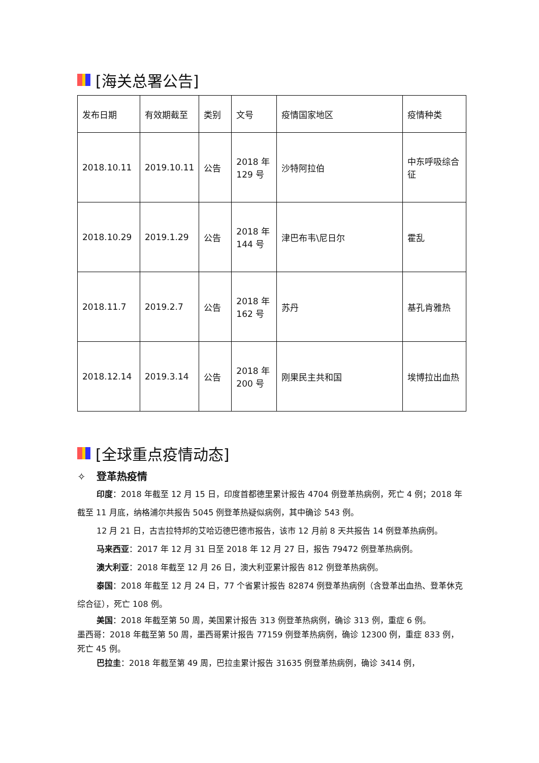[海关总署公告]
| 发布日期 | 有效期截至 | 类别 | 文号 | 疫情国家地区 | 疫情种类 |
| --- | --- | --- | --- | --- | --- |
| 2018.10.11 | 2019.10.11 | 公告 | 2018 年 129 号 | 沙特阿拉伯 | 中东呼吸综合征 |
| 2018.10.29 | 2019.1.29 | 公告 | 2018 年 144 号 | 津巴布韦\尼日尔 | 霍乱 |
| 2018.11.7 | 2019.2.7 | 公告 | 2018 年 162 号 | 苏丹 | 基孔肯雅热 |
| 2018.12.14 | 2019.3.14 | 公告 | 2018 年 200 号 | 刚果民主共和国 | 埃博拉出血热 |
[全球重点疫情动态]
✧ 登革热疫情
印度：2018 年截至 12 月 15 日，印度首都德里累计报告 4704 例登革热病例，死亡 4 例；2018 年截至 11 月底，纳格浦尔共报告 5045 例登革热疑似病例，其中确诊 543 例。
12 月 21 日，古吉拉特邦的艾哈迈德巴德市报告，该市 12 月前 8 天共报告 14 例登革热病例。
马来西亚：2017 年 12 月 31 日至 2018 年 12 月 27 日，报告 79472 例登革热病例。
澳大利亚：2018 年截至 12 月 26 日，澳大利亚累计报告 812 例登革热病例。
泰国：2018 年截至 12 月 24 日，77 个省累计报告 82874 例登革热病例（含登革出血热、登革休克综合征），死亡 108 例。
美国：2018 年截至第 50 周，美国累计报告 313 例登革热病例，确诊 313 例，重症 6 例。
墨西哥：2018 年截至第 50 周，墨西哥累计报告 77159 例登革热病例，确诊 12300 例，重症 833 例，死亡 45 例。
巴拉圭：2018 年截至第 49 周，巴拉圭累计报告 31635 例登革热病例，确诊 3414 例，